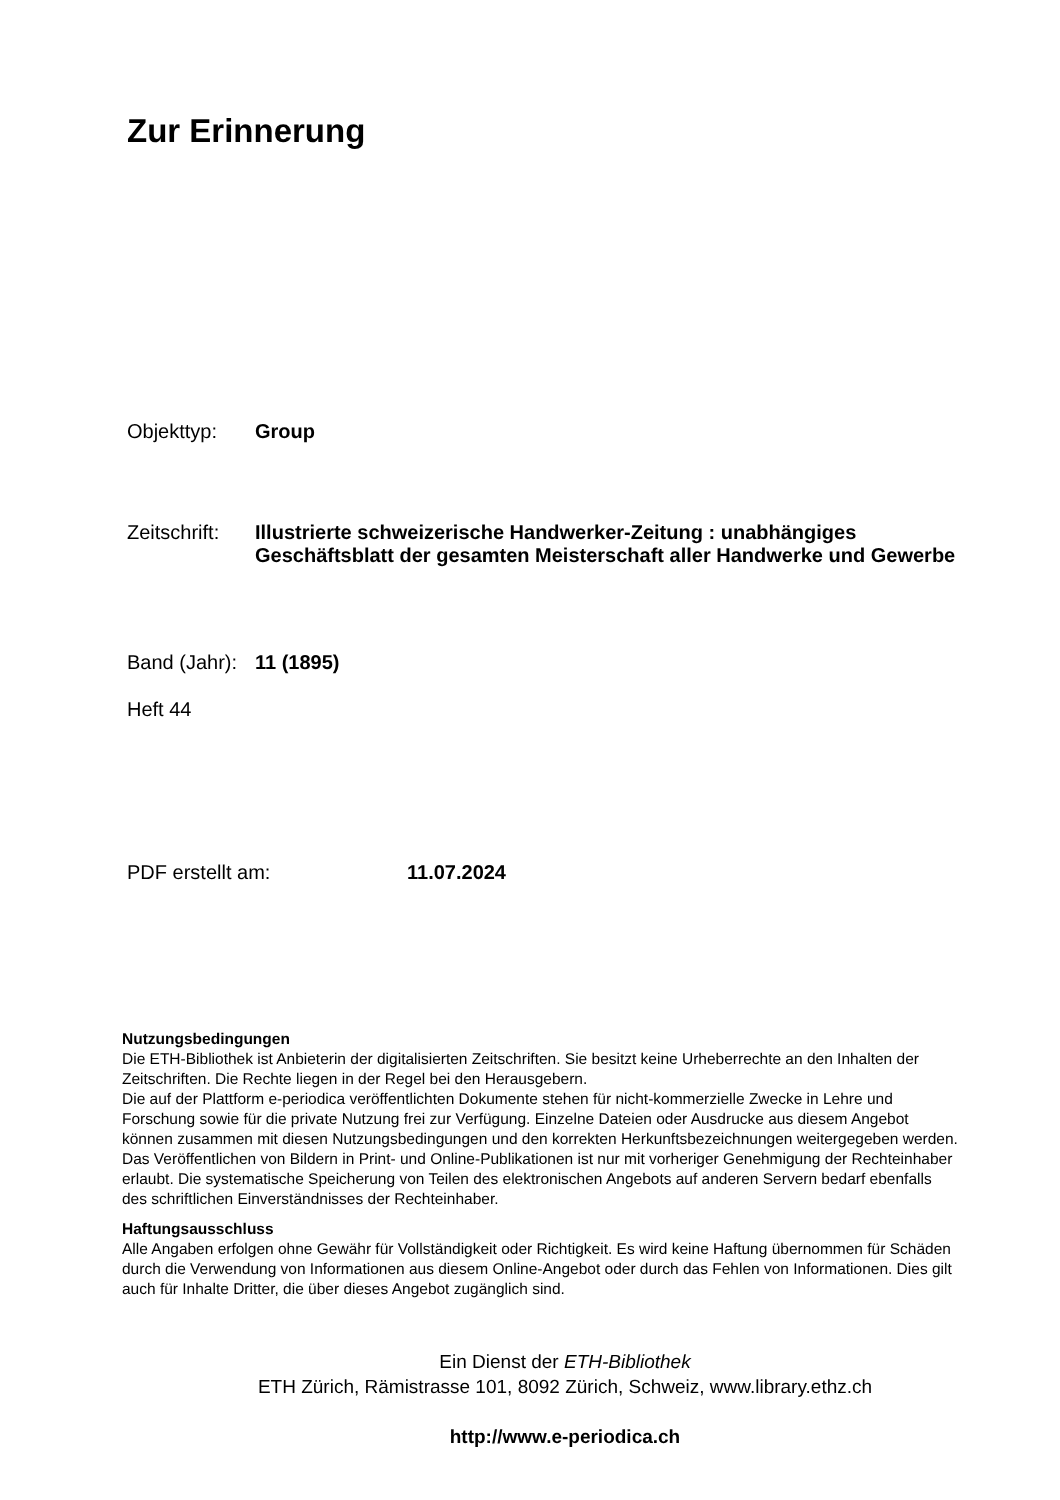Zur Erinnerung
Objekttyp: Group
Zeitschrift:
Illustrierte schweizerische Handwerker-Zeitung : unabhängiges Geschäftsblatt der gesamten Meisterschaft aller Handwerke und Gewerbe
Band (Jahr):
11 (1895)
Heft 44
PDF erstellt am: 11.07.2024
Nutzungsbedingungen
Die ETH-Bibliothek ist Anbieterin der digitalisierten Zeitschriften. Sie besitzt keine Urheberrechte an den Inhalten der Zeitschriften. Die Rechte liegen in der Regel bei den Herausgebern.
Die auf der Plattform e-periodica veröffentlichten Dokumente stehen für nicht-kommerzielle Zwecke in Lehre und Forschung sowie für die private Nutzung frei zur Verfügung. Einzelne Dateien oder Ausdrucke aus diesem Angebot können zusammen mit diesen Nutzungsbedingungen und den korrekten Herkunftsbezeichnungen weitergegeben werden.
Das Veröffentlichen von Bildern in Print- und Online-Publikationen ist nur mit vorheriger Genehmigung der Rechteinhaber erlaubt. Die systematische Speicherung von Teilen des elektronischen Angebots auf anderen Servern bedarf ebenfalls des schriftlichen Einverständnisses der Rechteinhaber.
Haftungsausschluss
Alle Angaben erfolgen ohne Gewähr für Vollständigkeit oder Richtigkeit. Es wird keine Haftung übernommen für Schäden durch die Verwendung von Informationen aus diesem Online-Angebot oder durch das Fehlen von Informationen. Dies gilt auch für Inhalte Dritter, die über dieses Angebot zugänglich sind.
Ein Dienst der ETH-Bibliothek
ETH Zürich, Rämistrasse 101, 8092 Zürich, Schweiz, www.library.ethz.ch
http://www.e-periodica.ch